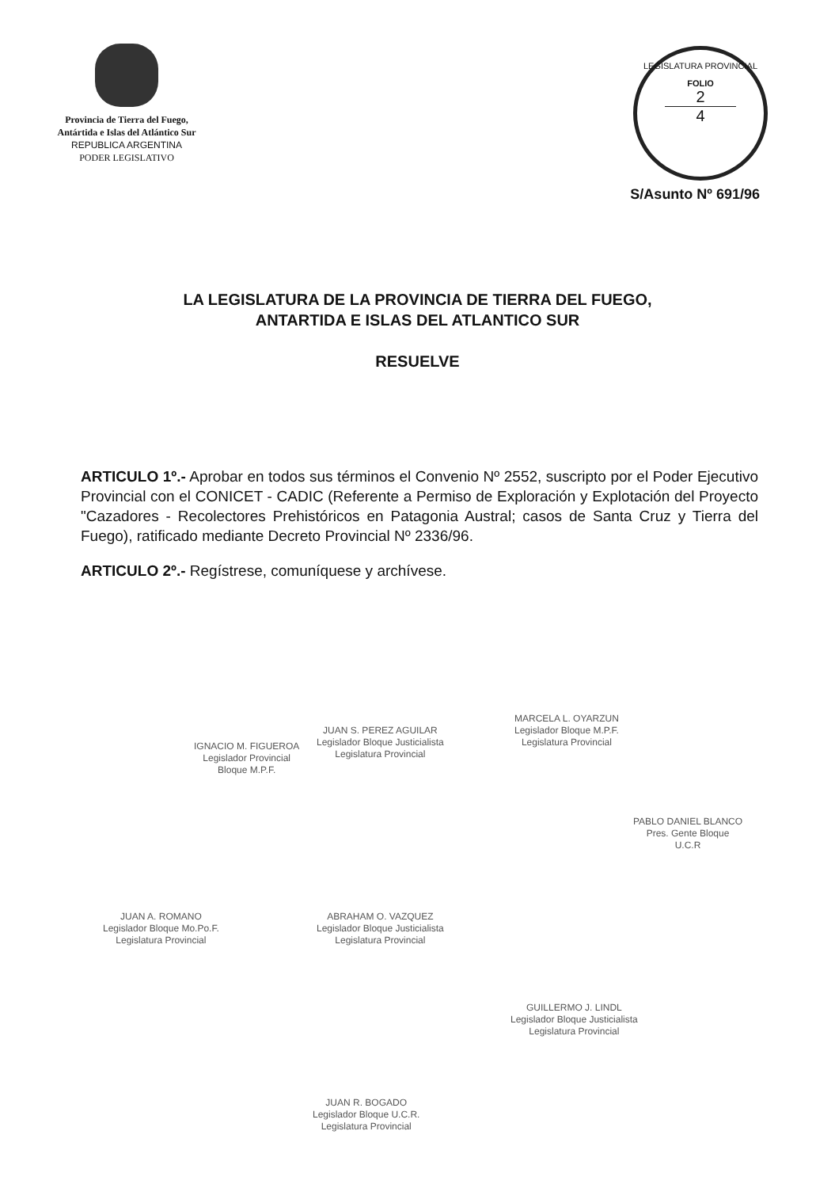Provincia de Tierra del Fuego,
Antártida e Islas del Atlántico Sur
REPUBLICA ARGENTINA
PODER LEGISLATIVO
LEGISLATURA PROVINCIAL
FOLIO
2
4
S/Asunto Nº 691/96
LA LEGISLATURA DE LA PROVINCIA DE TIERRA DEL FUEGO,
ANTARTIDA E ISLAS DEL ATLANTICO SUR
RESUELVE
ARTICULO 1º.- Aprobar en todos sus términos el Convenio Nº 2552, suscripto por el Poder Ejecutivo Provincial con el CONICET - CADIC (Referente a Permiso de Exploración y Explotación del Proyecto "Cazadores - Recolectores Prehistóricos en Patagonia Austral; casos de Santa Cruz y Tierra del Fuego), ratificado mediante Decreto Provincial Nº 2336/96.
ARTICULO 2º.- Regístrese, comuníquese y archívese.
IGNACIO M. FIGUEROA
Legislador Provincial
Bloque M.P.F.
JUAN S. PEREZ AGUILAR
Legislador Bloque Justicialista
Legislatura Provincial
MARCELA L. OYARZUN
Legislador Bloque M.P.F.
Legislatura Provincial
PABLO DANIEL BLANCO
Pres. Gente Bloque
U.C.R
JUAN A. ROMANO
Legislador Bloque Mo.Po.F.
Legislatura Provincial
ABRAHAM O. VAZQUEZ
Legislador Bloque Justicialista
Legislatura Provincial
GUILLERMO J. LINDL
Legislador Bloque Justicialista
Legislatura Provincial
JUAN R. BOGADO
Legislador Bloque U.C.R.
Legislatura Provincial